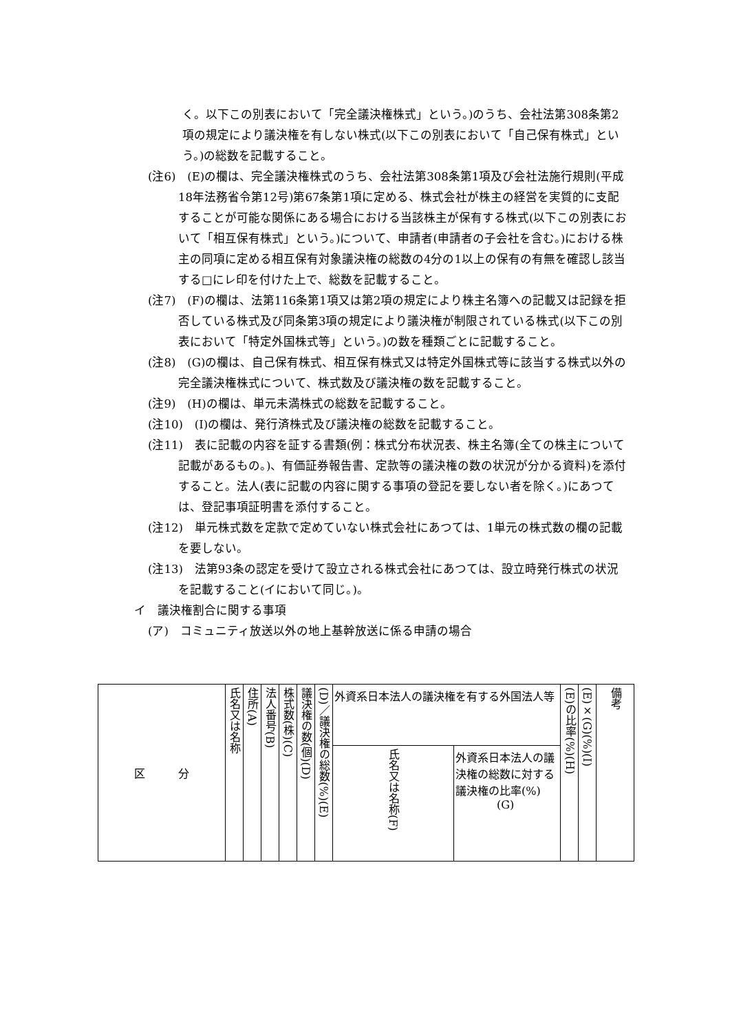く。以下この別表において「完全議決権株式」という。)のうち、会社法第308条第2項の規定により議決権を有しない株式(以下この別表において「自己保有株式」という。)の総数を記載すること。
(注6)　(E)の欄は、完全議決権株式のうち、会社法第308条第1項及び会社法施行規則(平成18年法務省令第12号)第67条第1項に定める、株式会社が株主の経営を実質的に支配することが可能な関係にある場合における当該株主が保有する株式(以下この別表において「相互保有株式」という。)について、申請者(申請者の子会社を含む。)における株主の同項に定める相互保有対象議決権の総数の4分の1以上の保有の有無を確認し該当する□にレ印を付けた上で、総数を記載すること。
(注7)　(F)の欄は、法第116条第1項又は第2項の規定により株主名簿への記載又は記録を拒否している株式及び同条第3項の規定により議決権が制限されている株式(以下この別表において「特定外国株式等」という。)の数を種類ごとに記載すること。
(注8)　(G)の欄は、自己保有株式、相互保有株式又は特定外国株式等に該当する株式以外の完全議決権株式について、株式数及び議決権の数を記載すること。
(注9)　(H)の欄は、単元未満株式の総数を記載すること。
(注10)　(I)の欄は、発行済株式及び議決権の総数を記載すること。
(注11)　表に記載の内容を証する書類(例：株式分布状況表、株主名簿(全ての株主について記載があるもの。)、有価証券報告書、定款等の議決権の数の状況が分かる資料)を添付すること。法人(表に記載の内容に関する事項の登記を要しない者を除く。)にあつては、登記事項証明書を添付すること。
(注12)　単元株式数を定款で定めていない株式会社にあつては、1単元の株式数の欄の記載を要しない。
(注13)　法第93条の認定を受けて設立される株式会社にあつては、設立時発行株式の状況を記載すること(イにおいて同じ。)。
イ　議決権割合に関する事項
(ア)　コミュニティ放送以外の地上基幹放送に係る申請の場合
| 区 分 | 氏名又は名称 | 住所(A) | 法人番号(B) | 株式数(株)(C) | 議決権の数(個)(D) | (D)／議決権の総数(%)(E) | 外資系日本法人の議決権を有する外国法人等 | | (E)の比率(%)(H) | (E)×(G)(%)(I) | 備考 |
| | | | | | | | 氏名又は名称(F) | 外資系日本法人の議決権の総数に対する議決権の比率(%) (G) | | | |